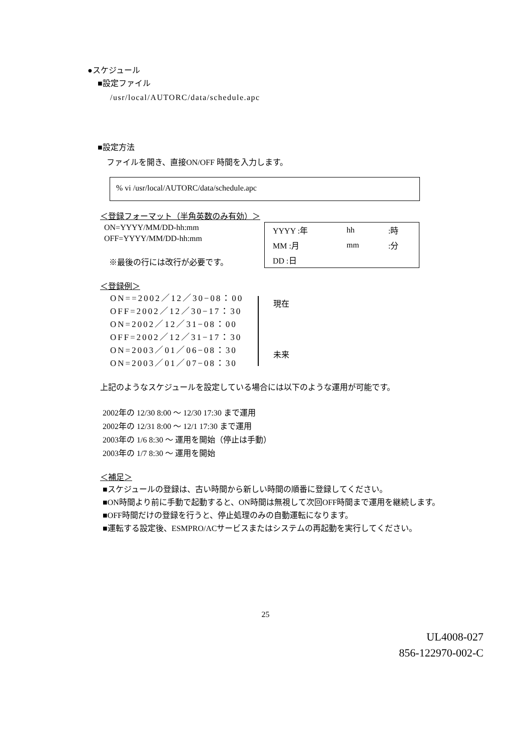●スケジュール
■設定ファイル
/usr/local/AUTORC/data/schedule.apc
■設定方法
ファイルを開き、直接ON/OFF 時間を入力します。
% vi /usr/local/AUTORC/data/schedule.apc
＜登録フォーマット（半角英数のみ有効）＞
ON=YYYY/MM/DD-hh:mm
OFF=YYYY/MM/DD-hh:mm
※最後の行には改行が必要です。
| YYYY :年 | hh | :時 |
| MM :月 | mm | :分 |
| DD :日 | | |
＜登録例＞
ON==2002／12／30−08：00
OFF=2002／12／30−17：30
ON=2002／12／31−08：00
OFF=2002／12／31−17：30
ON=2003／01／06−08：30
ON=2003／01／07−08：30
現在
未来
上記のようなスケジュールを設定している場合には以下のような運用が可能です。
2002年の 12/30 8:00 ～ 12/30 17:30 まで運用
2002年の 12/31 8:00 ～ 12/1 17:30 まで運用
2003年の 1/6 8:30 ～ 運用を開始（停止は手動）
2003年の 1/7 8:30 ～ 運用を開始
＜補足＞
■スケジュールの登録は、古い時間から新しい時間の順番に登録してください。
■ON時間より前に手動で起動すると、ON時間は無視して次回OFF時間まで運用を継続します。
■OFF時間だけの登録を行うと、停止処理のみの自動運転になります。
■運転する設定後、ESMPRO/ACサービスまたはシステムの再起動を実行してください。
25
UL4008-027
856-122970-002-C